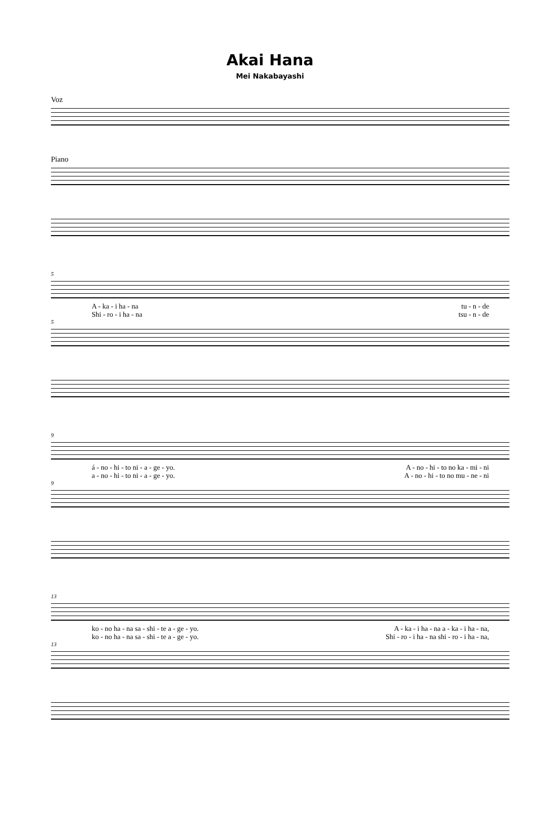Akai Hana
Mei Nakabayashi
Voz
Piano
5
A - ka - i ha - na tu - n - de
Shi - ro - i ha - na tsu - n - de
5
9
á - no - hi - to ni - a - ge - yo. A - no - hi - to no ka - mi - ni
a - no - hi - to ni - a - ge - yo. A - no - hi - to no mu - ne - ni
9
13
ko - no ha - na sa - shi - te a - ge - yo. A - ka - i ha - na a - ka - i ha - na,
ko - no ha - na sa - shi - te a - ge - yo. Shi - ro - i ha - na shi - ro - i ha - na,
13